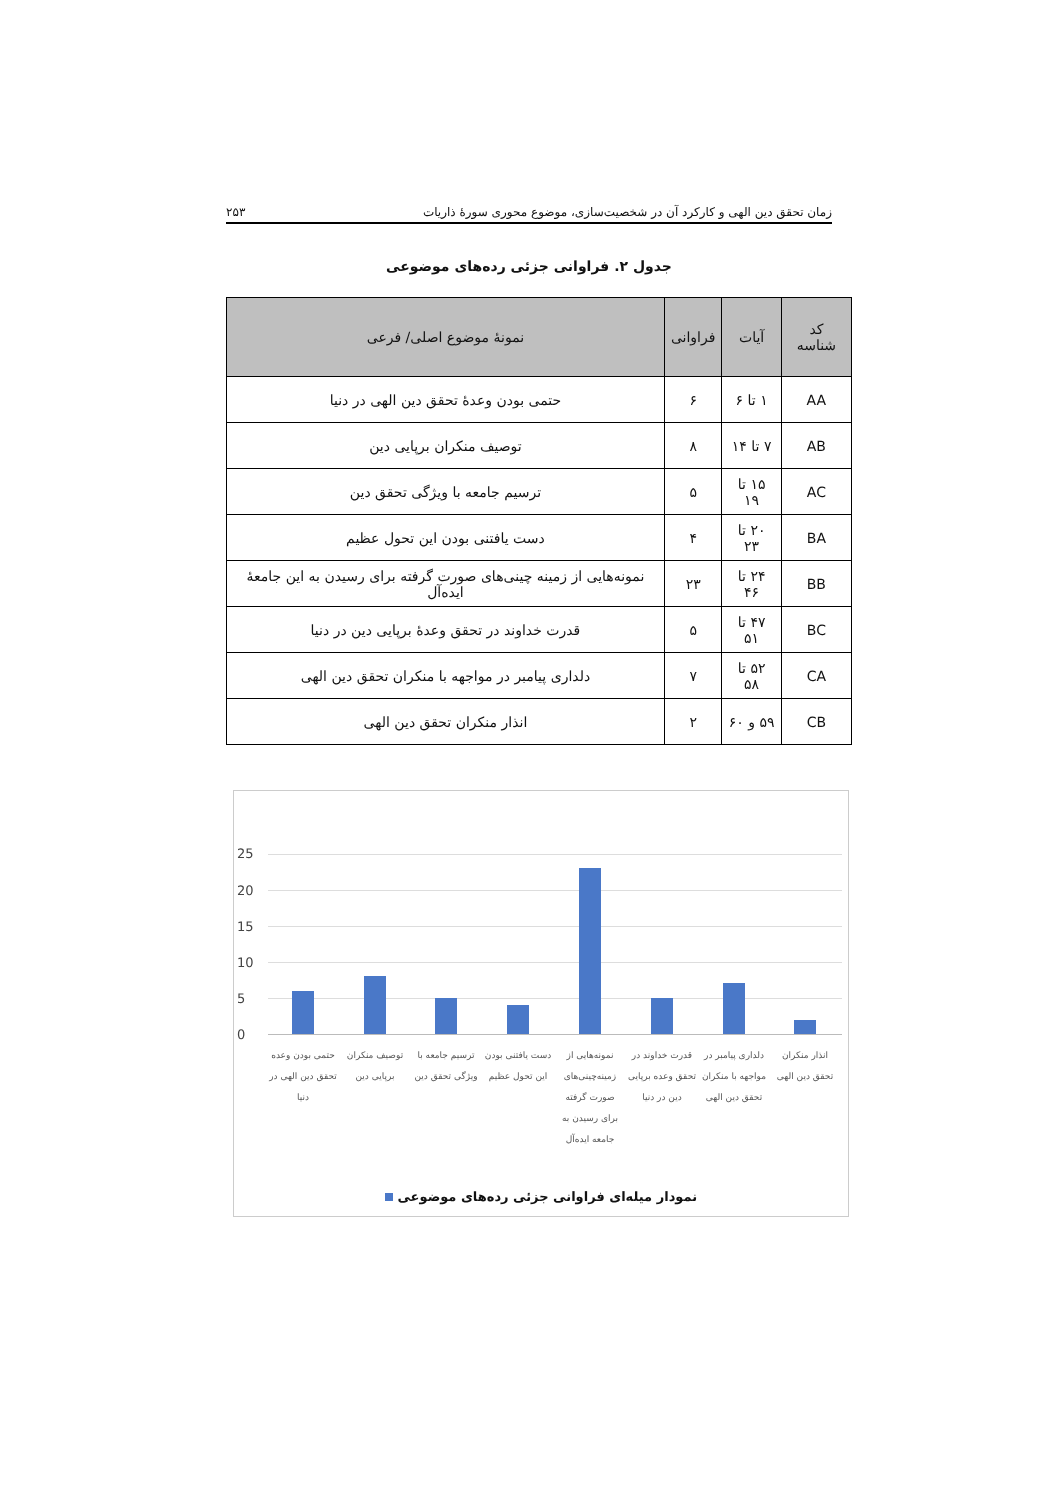زمان تحقق دین الهی و کارکرد آن در شخصیت‌سازی، موضوع محوری سورهٔ ذاریات ۲۵۳
جدول ۲. فراوانی جزئی رده‌های موضوعی
| کد شناسه | آیات | فراوانی | نمونهٔ موضوع اصلی/ فرعی |
| --- | --- | --- | --- |
| AA | ۱ تا ۶ | ۶ | حتمی بودن وعدهٔ تحقق دین الهی در دنیا |
| AB | ۷ تا ۱۴ | ۸ | توصیف منکران برپایی دین |
| AC | ۱۵ تا ۱۹ | ۵ | ترسیم جامعه با ویژگی تحقق دین |
| BA | ۲۰ تا ۲۳ | ۴ | دست یافتنی بودن این تحول عظیم |
| BB | ۲۴ تا ۴۶ | ۲۳ | نمونه‌هایی از زمینه چینی‌های صورت گرفته برای رسیدن به این جامعهٔ ایده‌آل |
| BC | ۴۷ تا ۵۱ | ۵ | قدرت خداوند در تحقق وعدهٔ برپایی دین در دنیا |
| CA | ۵۲ تا ۵۸ | ۷ | دلداری پیامبر در مواجهه با منکران تحقق دین الهی |
| CB | ۵۹ و ۶۰ | ۲ | انذار منکران تحقق دین الهی |
25
20
15
10
5
0
حتمی بودن وعده تحقق دین الهی در دنیا
توصیف منکران برپایی دین
ترسیم جامعه با ویژگی تحقق دین
دست یافتنی بودن این تحول عظیم
نمونه‌هایی از زمینه‌چینی‌های صورت گرفته برای رسیدن به جامعه ایده‌آل
قدرت خداوند در تحقق وعده برپایی دین در دنیا
دلداری پیامبر در مواجهه با منکران تحقق دین الهی
انذار منکران تحقق دین الهی
نمودار میله‌ای فراوانی جزئی رده‌های موضوعی